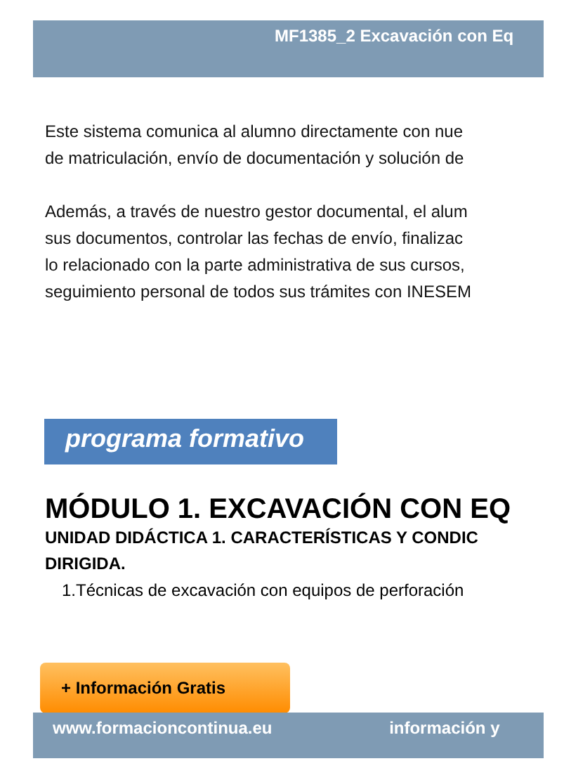MF1385_2 Excavación con Eq
Este sistema comunica al alumno directamente con nue
de matriculación, envío de documentación y solución de
Además, a través de nuestro gestor documental, el alum
sus documentos, controlar las fechas de envío, finalizac
lo relacionado con la parte administrativa de sus cursos,
seguimiento personal de todos sus trámites con INESEM
programa formativo
MÓDULO 1. EXCAVACIÓN CON EQ
UNIDAD DIDÁCTICA 1. CARACTERÍSTICAS Y CONDIC
DIRIGIDA.
1.Técnicas de excavación con equipos de perforación
+ Información Gratis
www.formacioncontinua.eu información y